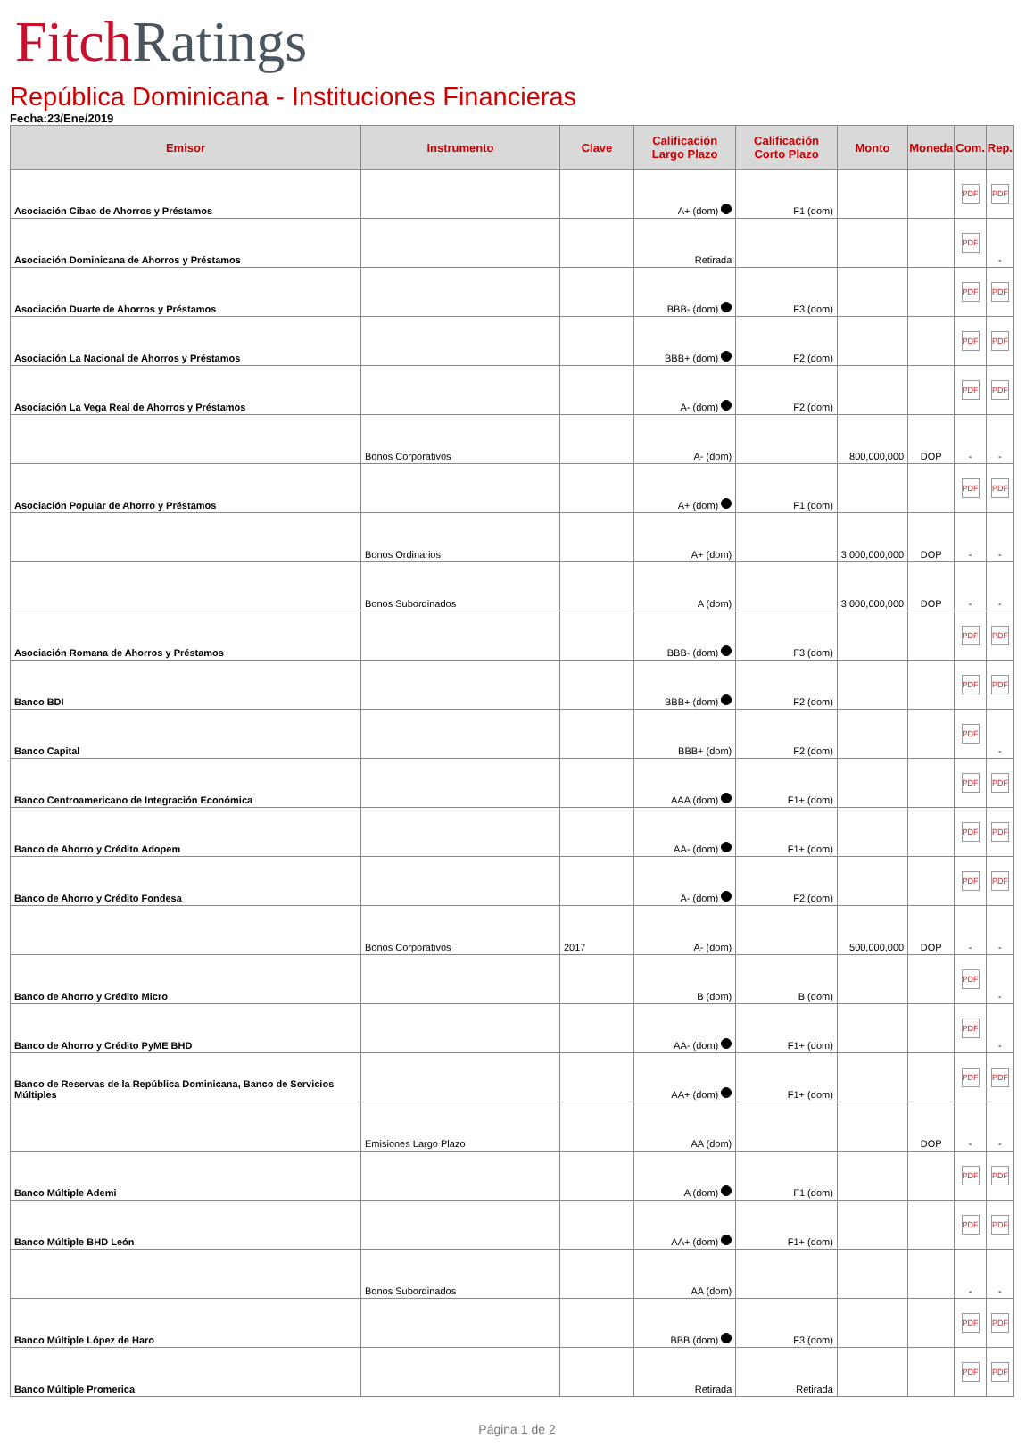Fitch Ratings
República Dominicana - Instituciones Financieras
Fecha:23/Ene/2019
| Emisor | Instrumento | Clave | Calificación Largo Plazo | Calificación Corto Plazo | Monto | Moneda | Com. | Rep. |
| --- | --- | --- | --- | --- | --- | --- | --- | --- |
| Asociación Cibao de Ahorros y Préstamos | | | A+ (dom) | F1 (dom) | | | PDF | PDF |
| Asociación Dominicana de Ahorros y Préstamos | | | Retirada | | | | PDF | - |
| Asociación Duarte de Ahorros y Préstamos | | | BBB- (dom) | F3 (dom) | | | PDF | PDF |
| Asociación La Nacional de Ahorros y Préstamos | | | BBB+ (dom) | F2 (dom) | | | PDF | PDF |
| Asociación La Vega Real de Ahorros y Préstamos | | | A- (dom) | F2 (dom) | | | PDF | PDF |
| | Bonos Corporativos | | A- (dom) | | 800,000,000 | DOP | - | - |
| Asociación Popular de Ahorro y Préstamos | | | A+ (dom) | F1 (dom) | | | PDF | PDF |
| | Bonos Ordinarios | | A+ (dom) | | 3,000,000,000 | DOP | - | - |
| | Bonos Subordinados | | A (dom) | | 3,000,000,000 | DOP | - | - |
| Asociación Romana de Ahorros y Préstamos | | | BBB- (dom) | F3 (dom) | | | PDF | PDF |
| Banco BDI | | | BBB+ (dom) | F2 (dom) | | | PDF | PDF |
| Banco Capital | | | BBB+ (dom) | F2 (dom) | | | PDF | - |
| Banco Centroamericano de Integración Económica | | | AAA (dom) | F1+ (dom) | | | PDF | PDF |
| Banco de Ahorro y Crédito Adopem | | | AA- (dom) | F1+ (dom) | | | PDF | PDF |
| Banco de Ahorro y Crédito Fondesa | | | A- (dom) | F2 (dom) | | | PDF | PDF |
| | Bonos Corporativos | 2017 | A- (dom) | | 500,000,000 | DOP | - | - |
| Banco de Ahorro y Crédito Micro | | | B (dom) | B (dom) | | | PDF | - |
| Banco de Ahorro y Crédito PyME BHD | | | AA- (dom) | F1+ (dom) | | | PDF | - |
| Banco de Reservas de la República Dominicana, Banco de Servicios Múltiples | | | AA+ (dom) | F1+ (dom) | | | PDF | PDF |
| | Emisiones Largo Plazo | | AA (dom) | | | DOP | - | - |
| Banco Múltiple Ademi | | | A (dom) | F1 (dom) | | | PDF | PDF |
| Banco Múltiple BHD León | | | AA+ (dom) | F1+ (dom) | | | PDF | PDF |
| | Bonos Subordinados | | AA (dom) | | | | - | - |
| Banco Múltiple López de Haro | | | BBB (dom) | F3 (dom) | | | PDF | PDF |
| Banco Múltiple Promerica | | | Retirada | Retirada | | | PDF | PDF |
Página 1 de 2